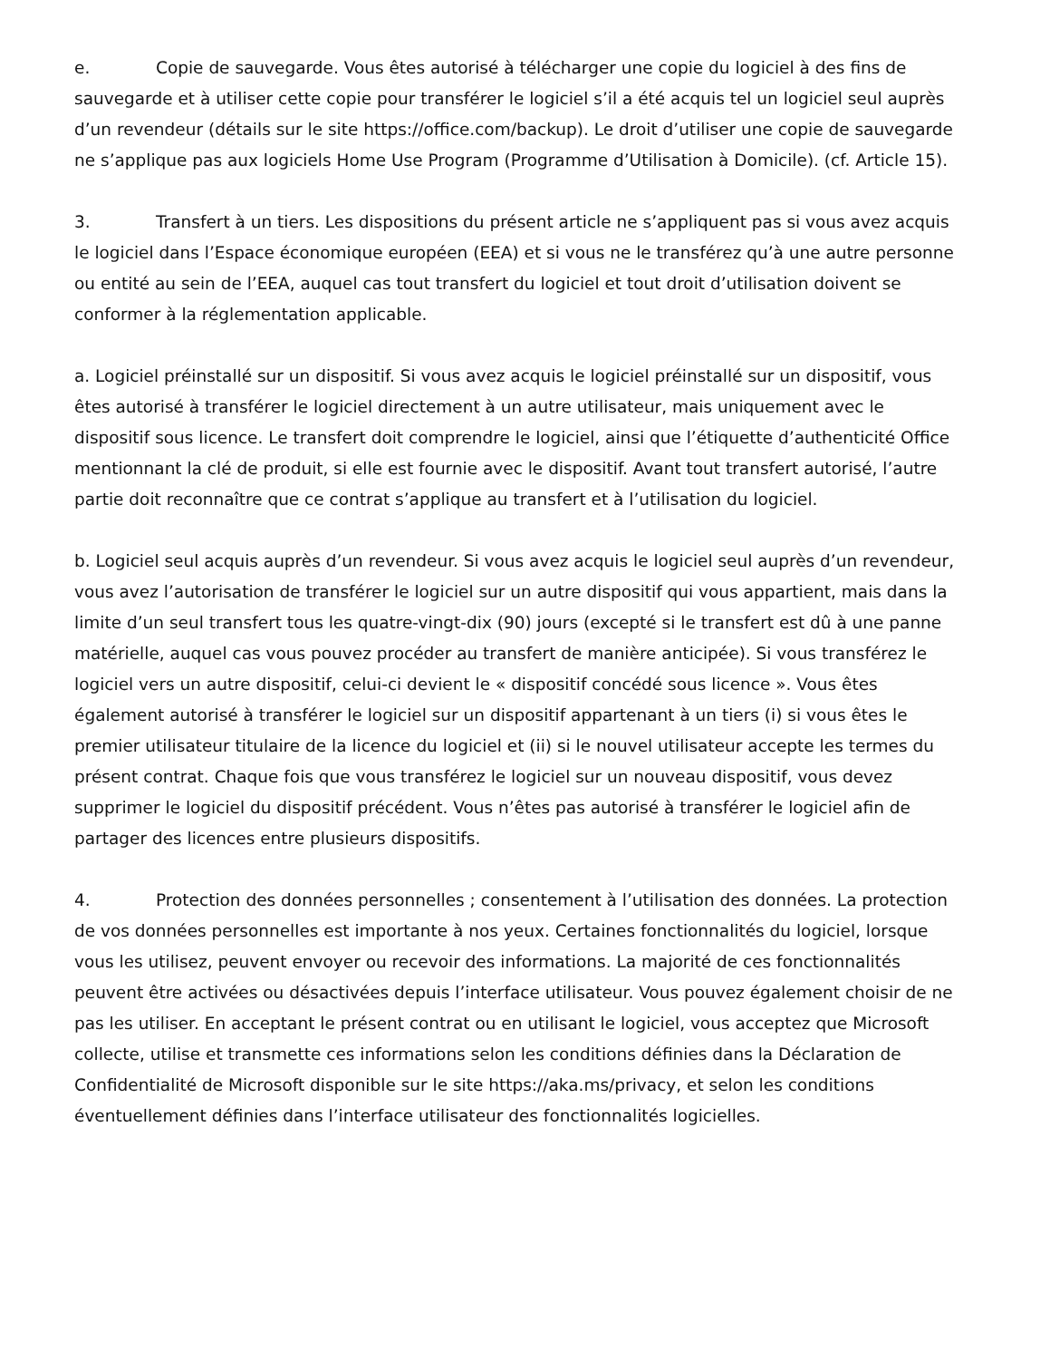e. Copie de sauvegarde. Vous êtes autorisé à télécharger une copie du logiciel à des fins de sauvegarde et à utiliser cette copie pour transférer le logiciel s’il a été acquis tel un logiciel seul auprès d’un revendeur (détails sur le site https://office.com/backup). Le droit d’utiliser une copie de sauvegarde ne s’applique pas aux logiciels Home Use Program (Programme d’Utilisation à Domicile). (cf. Article 15).
3. Transfert à un tiers. Les dispositions du présent article ne s’appliquent pas si vous avez acquis le logiciel dans l’Espace économique européen (EEA) et si vous ne le transférez qu’à une autre personne ou entité au sein de l’EEA, auquel cas tout transfert du logiciel et tout droit d’utilisation doivent se conformer à la réglementation applicable.
a. Logiciel préinstallé sur un dispositif. Si vous avez acquis le logiciel préinstallé sur un dispositif, vous êtes autorisé à transférer le logiciel directement à un autre utilisateur, mais uniquement avec le dispositif sous licence. Le transfert doit comprendre le logiciel, ainsi que l’étiquette d’authenticité Office mentionnant la clé de produit, si elle est fournie avec le dispositif. Avant tout transfert autorisé, l’autre partie doit reconnaître que ce contrat s’applique au transfert et à l’utilisation du logiciel.
b. Logiciel seul acquis auprès d’un revendeur. Si vous avez acquis le logiciel seul auprès d’un revendeur, vous avez l’autorisation de transférer le logiciel sur un autre dispositif qui vous appartient, mais dans la limite d’un seul transfert tous les quatre-vingt-dix (90) jours (excepté si le transfert est dû à une panne matérielle, auquel cas vous pouvez procéder au transfert de manière anticipée). Si vous transférez le logiciel vers un autre dispositif, celui-ci devient le « dispositif concédé sous licence ». Vous êtes également autorisé à transférer le logiciel sur un dispositif appartenant à un tiers (i) si vous êtes le premier utilisateur titulaire de la licence du logiciel et (ii) si le nouvel utilisateur accepte les termes du présent contrat. Chaque fois que vous transférez le logiciel sur un nouveau dispositif, vous devez supprimer le logiciel du dispositif précédent. Vous n’êtes pas autorisé à transférer le logiciel afin de partager des licences entre plusieurs dispositifs.
4. Protection des données personnelles ; consentement à l’utilisation des données. La protection de vos données personnelles est importante à nos yeux. Certaines fonctionnalités du logiciel, lorsque vous les utilisez, peuvent envoyer ou recevoir des informations. La majorité de ces fonctionnalités peuvent être activées ou désactivées depuis l’interface utilisateur. Vous pouvez également choisir de ne pas les utiliser. En acceptant le présent contrat ou en utilisant le logiciel, vous acceptez que Microsoft collecte, utilise et transmette ces informations selon les conditions définies dans la Déclaration de Confidentialité de Microsoft disponible sur le site https://aka.ms/privacy, et selon les conditions éventuellement définies dans l’interface utilisateur des fonctionnalités logicielles.